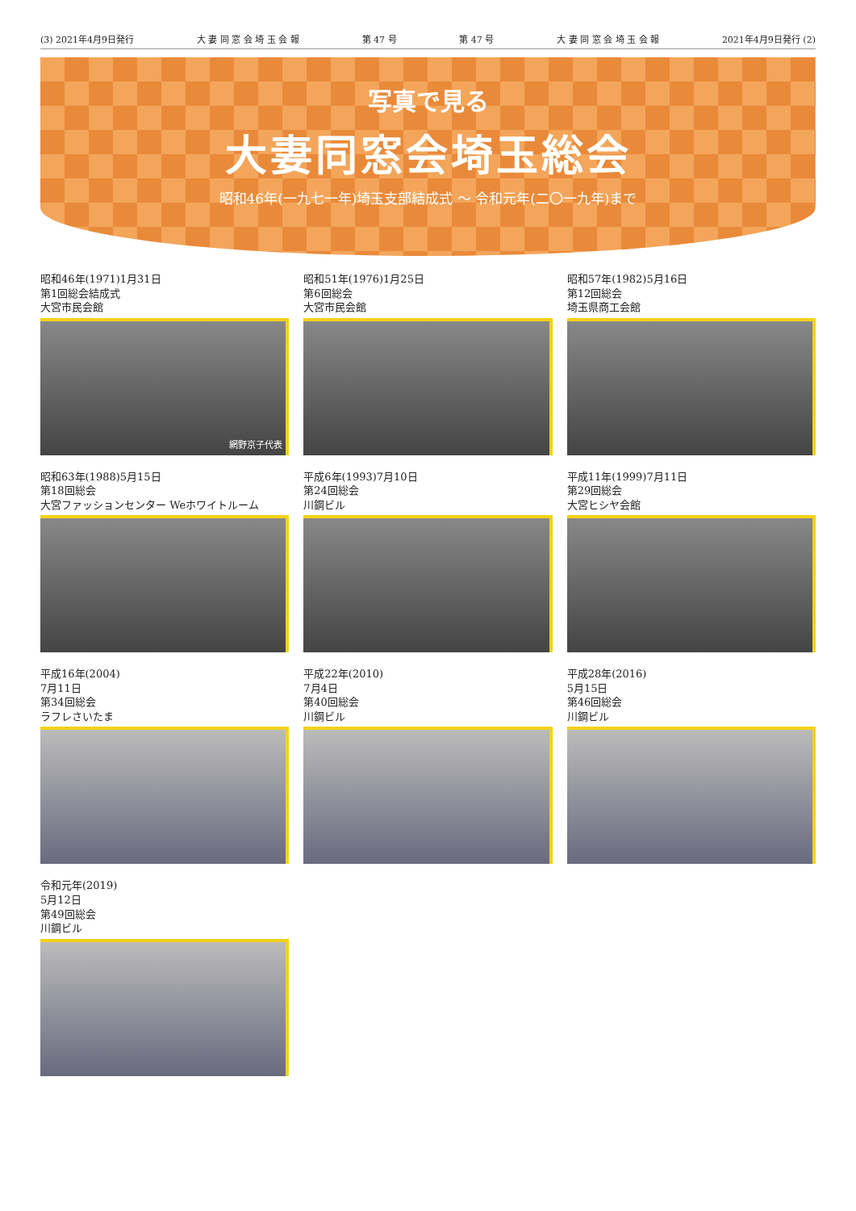(3) 2021年4月9日発行 大 妻 同 窓 会 埼 玉 会 報 第 47 号 第 47 号 大 妻 同 窓 会 埼 玉 会 報 2021年4月9日発行 (2)
写真で見る
大妻同窓会埼玉総会
昭和46年(一九七一年)埼玉支部結成式 〜 令和元年(二〇一九年)まで
昭和46年(1971)1月31日
第1回総会結成式
大宮市民会館
網野京子代表
昭和51年(1976)1月25日
第6回総会
大宮市民会館
昭和57年(1982)5月16日
第12回総会
埼玉県商工会館
昭和63年(1988)5月15日
第18回総会
大宮ファッションセンター Weホワイトルーム
平成6年(1993)7月10日
第24回総会
川鋼ビル
平成11年(1999)7月11日
第29回総会
大宮ヒシヤ会館
平成16年(2004)
7月11日
第34回総会
ラフレさいたま
平成22年(2010)
7月4日
第40回総会
川鋼ビル
平成28年(2016)
5月15日
第46回総会
川鋼ビル
令和元年(2019)
5月12日
第49回総会
川鋼ビル